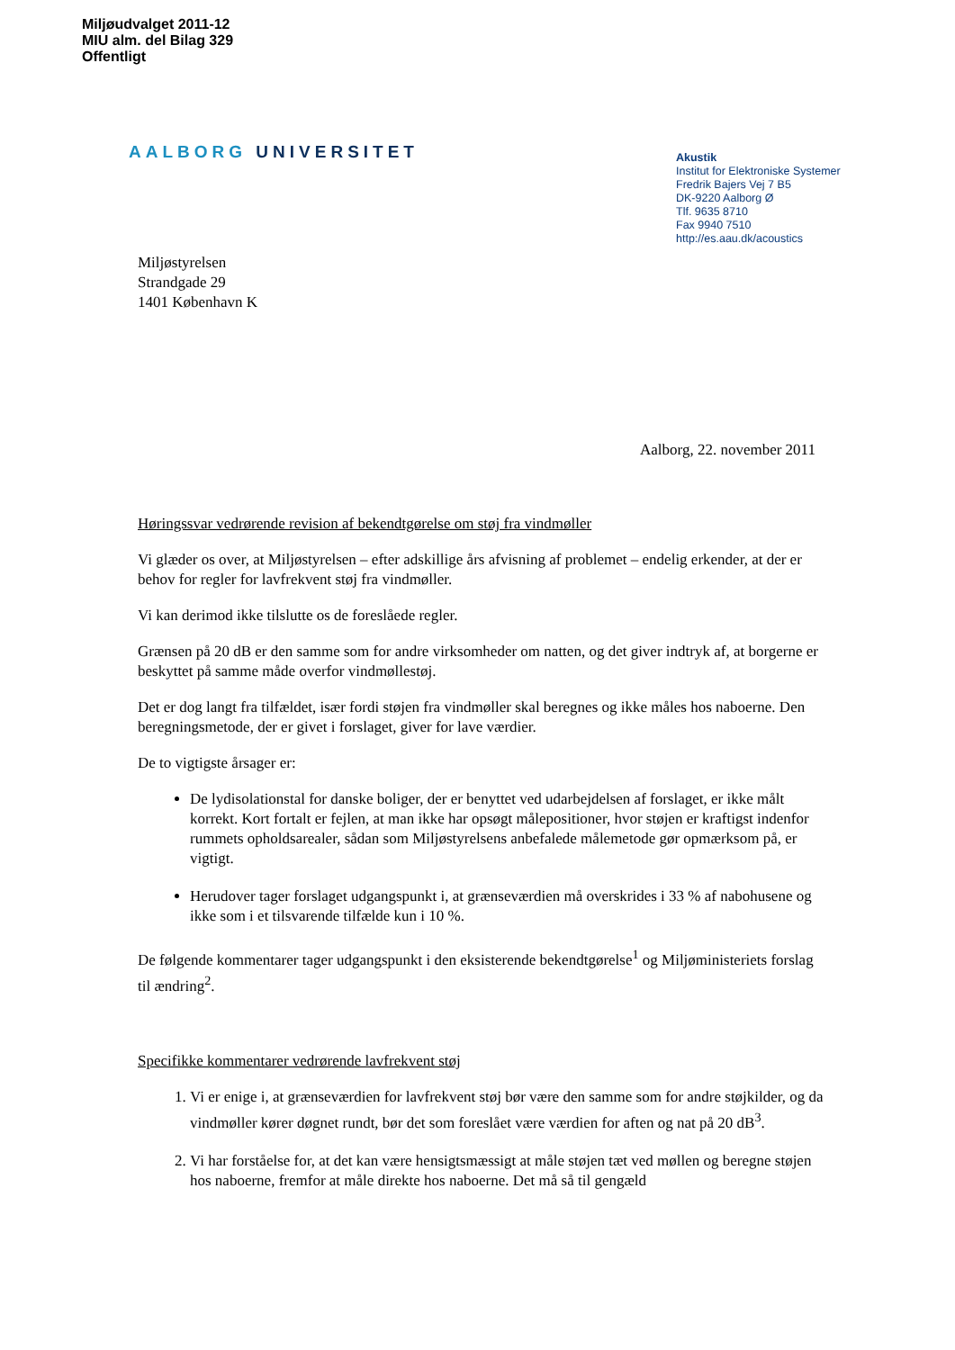Miljøudvalget 2011-12
MIU alm. del Bilag 329
Offentligt
AALBORG UNIVERSITET
Akustik
Institut for Elektroniske Systemer
Fredrik Bajers Vej 7 B5
DK-9220 Aalborg Ø
Tlf. 9635 8710
Fax 9940 7510
http://es.aau.dk/acoustics
Miljøstyrelsen
Strandgade 29
1401 København K
Aalborg, 22. november 2011
Høringssvar vedrørende revision af bekendtgørelse om støj fra vindmøller
Vi glæder os over, at Miljøstyrelsen – efter adskillige års afvisning af problemet – endelig erkender, at der er behov for regler for lavfrekvent støj fra vindmøller.
Vi kan derimod ikke tilslutte os de foreslåede regler.
Grænsen på 20 dB er den samme som for andre virksomheder om natten, og det giver indtryk af, at borgerne er beskyttet på samme måde overfor vindmøllestøj.
Det er dog langt fra tilfældet, især fordi støjen fra vindmøller skal beregnes og ikke måles hos naboerne. Den beregningsmetode, der er givet i forslaget, giver for lave værdier.
De to vigtigste årsager er:
De lydisolationstal for danske boliger, der er benyttet ved udarbejdelsen af forslaget, er ikke målt korrekt. Kort fortalt er fejlen, at man ikke har opsøgt målepositioner, hvor støjen er kraftigst indenfor rummets opholdsarealer, sådan som Miljøstyrelsens anbefalede målemetode gør opmærksom på, er vigtigt.
Herudover tager forslaget udgangspunkt i, at grænseværdien må overskrides i 33 % af nabohusene og ikke som i et tilsvarende tilfælde kun i 10 %.
De følgende kommentarer tager udgangspunkt i den eksisterende bekendtgørelse<sup>1</sup> og Miljøministeriets forslag til ændring<sup>2</sup>.
Specifikke kommentarer vedrørende lavfrekvent støj
1. Vi er enige i, at grænseværdien for lavfrekvent støj bør være den samme som for andre støjkilder, og da vindmøller kører døgnet rundt, bør det som foreslået være værdien for aften og nat på 20 dB<sup>3</sup>.
2. Vi har forståelse for, at det kan være hensigtsmæssigt at måle støjen tæt ved møllen og beregne støjen hos naboerne, fremfor at måle direkte hos naboerne. Det må så til gengæld